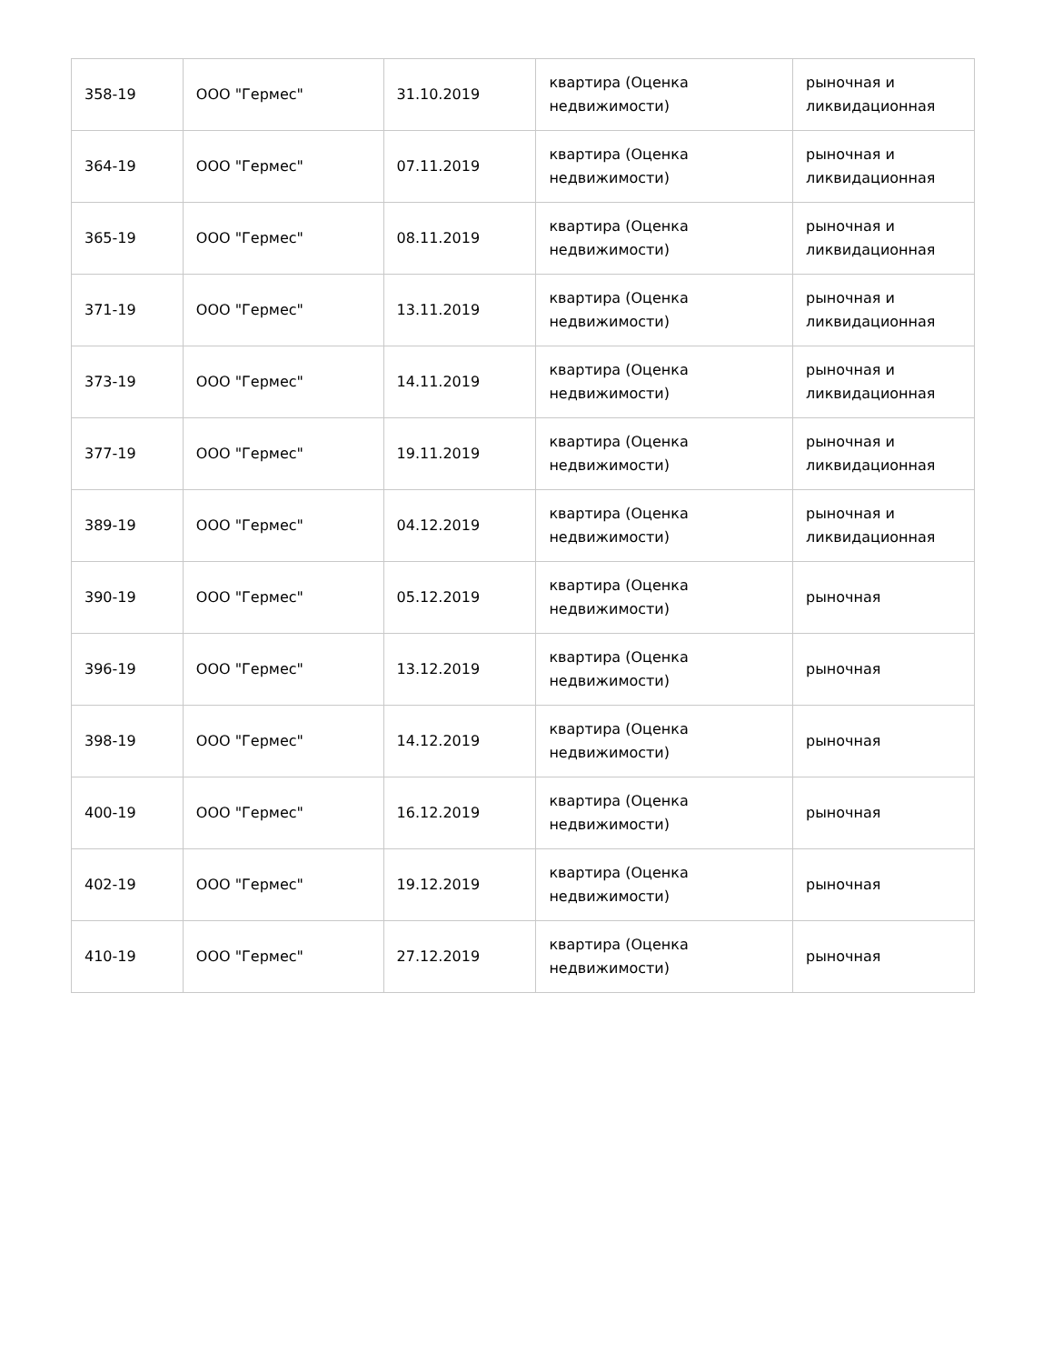| 358-19 | ООО "Гермес" | 31.10.2019 | квартира (Оценка недвижимости) | рыночная и ликвидационная |
| 364-19 | ООО "Гермес" | 07.11.2019 | квартира (Оценка недвижимости) | рыночная и ликвидационная |
| 365-19 | ООО "Гермес" | 08.11.2019 | квартира (Оценка недвижимости) | рыночная и ликвидационная |
| 371-19 | ООО "Гермес" | 13.11.2019 | квартира (Оценка недвижимости) | рыночная и ликвидационная |
| 373-19 | ООО "Гермес" | 14.11.2019 | квартира (Оценка недвижимости) | рыночная и ликвидационная |
| 377-19 | ООО "Гермес" | 19.11.2019 | квартира (Оценка недвижимости) | рыночная и ликвидационная |
| 389-19 | ООО "Гермес" | 04.12.2019 | квартира (Оценка недвижимости) | рыночная и ликвидационная |
| 390-19 | ООО "Гермес" | 05.12.2019 | квартира (Оценка недвижимости) | рыночная |
| 396-19 | ООО "Гермес" | 13.12.2019 | квартира (Оценка недвижимости) | рыночная |
| 398-19 | ООО "Гермес" | 14.12.2019 | квартира (Оценка недвижимости) | рыночная |
| 400-19 | ООО "Гермес" | 16.12.2019 | квартира (Оценка недвижимости) | рыночная |
| 402-19 | ООО "Гермес" | 19.12.2019 | квартира (Оценка недвижимости) | рыночная |
| 410-19 | ООО "Гермес" | 27.12.2019 | квартира (Оценка недвижимости) | рыночная |